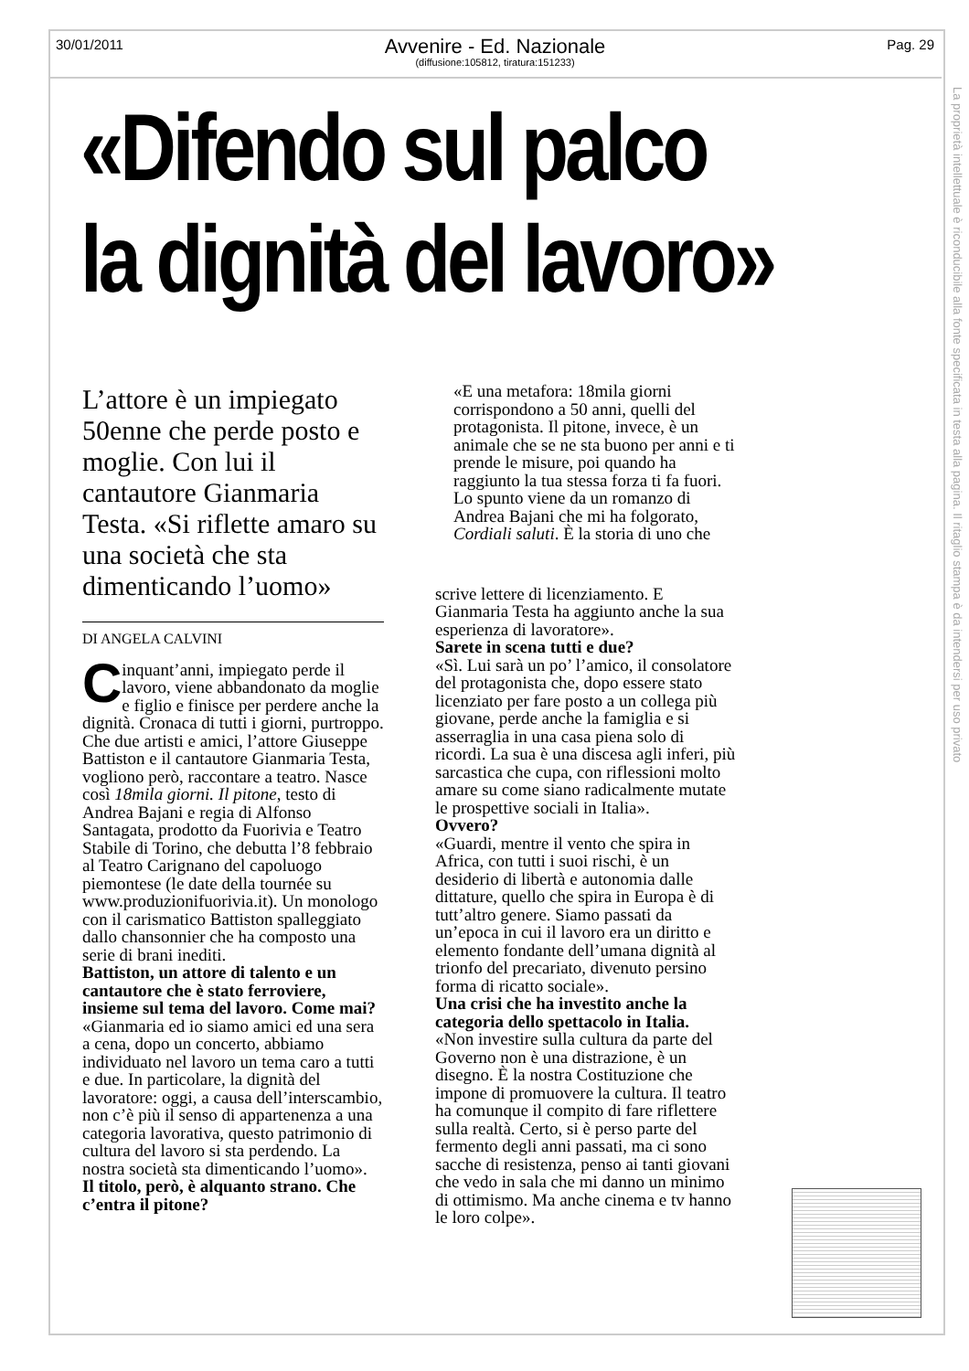30/01/2011 Pag. 29
Avvenire - Ed. Nazionale
(diffusione:105812, tiratura:151233)
La proprietà intellettuale è riconducibile alla fonte specificata in testa alla pagina. Il ritaglio stampa è da intendersi per uso privato
«Difendo sul palco
la dignità del lavoro»
L’attore è un impiegato 50enne che perde posto e moglie. Con lui il cantautore Gianmaria Testa. «Si riflette amaro su una società che sta dimenticando l’uomo»
DI ANGELA CALVINI
Cinquant’anni, impiegato perde il lavoro, viene abbandonato da moglie e figlio e finisce per perdere anche la dignità. Cronaca di tutti i giorni, purtroppo. Che due artisti e amici, l’attore Giuseppe Battiston e il cantautore Gianmaria Testa, vogliono però, raccontare a teatro. Nasce così 18mila giorni. Il pitone, testo di Andrea Bajani e regia di Alfonso Santagata, prodotto da Fuorivia e Teatro Stabile di Torino, che debutta l’8 febbraio al Teatro Carignano del capoluogo piemontese (le date della tournée su www.produzionifuorivia.it). Un monologo con il carismatico Battiston spalleggiato dallo chansonnier che ha composto una serie di brani inediti.
Battiston, un attore di talento e un cantautore che è stato ferroviere, insieme sul tema del lavoro. Come mai?
«Gianmaria ed io siamo amici ed una sera a cena, dopo un concerto, abbiamo individuato nel lavoro un tema caro a tutti e due. In particolare, la dignità del lavoratore: oggi, a causa dell’interscambio, non c’è più il senso di appartenenza a una categoria lavorativa, questo patrimonio di cultura del lavoro si sta perdendo. La nostra società sta dimenticando l’uomo».
Il titolo, però, è alquanto strano. Che c’entra il pitone?
«E una metafora: 18mila giorni corrispondono a 50 anni, quelli del protagonista. Il pitone, invece, è un animale che se ne sta buono per anni e ti prende le misure, poi quando ha raggiunto la tua stessa forza ti fa fuori. Lo spunto viene da un romanzo di Andrea Bajani che mi ha folgorato, Cordiali saluti. È la storia di uno che
scrive lettere di licenziamento. E Gianmaria Testa ha aggiunto anche la sua esperienza di lavoratore».
Sarete in scena tutti e due?
«Sì. Lui sarà un po’ l’amico, il consolatore del protagonista che, dopo essere stato licenziato per fare posto a un collega più giovane, perde anche la famiglia e si asserraglia in una casa piena solo di ricordi. La sua è una discesa agli inferi, più sarcastica che cupa, con riflessioni molto amare su come siano radicalmente mutate le prospettive sociali in Italia».
Ovvero?
«Guardi, mentre il vento che spira in Africa, con tutti i suoi rischi, è un desiderio di libertà e autonomia dalle dittature, quello che spira in Europa è di tutt’altro genere. Siamo passati da un’epoca in cui il lavoro era un diritto e elemento fondante dell’umana dignità al trionfo del precariato, divenuto persino forma di ricatto sociale».
Una crisi che ha investito anche la categoria dello spettacolo in Italia.
«Non investire sulla cultura da parte del Governo non è una distrazione, è un disegno. È la nostra Costituzione che impone di promuovere la cultura. Il teatro ha comunque il compito di fare riflettere sulla realtà. Certo, si è perso parte del fermento degli anni passati, ma ci sono sacche di resistenza, penso ai tanti giovani che vedo in sala che mi danno un minimo di ottimismo. Ma anche cinema e tv hanno le loro colpe».